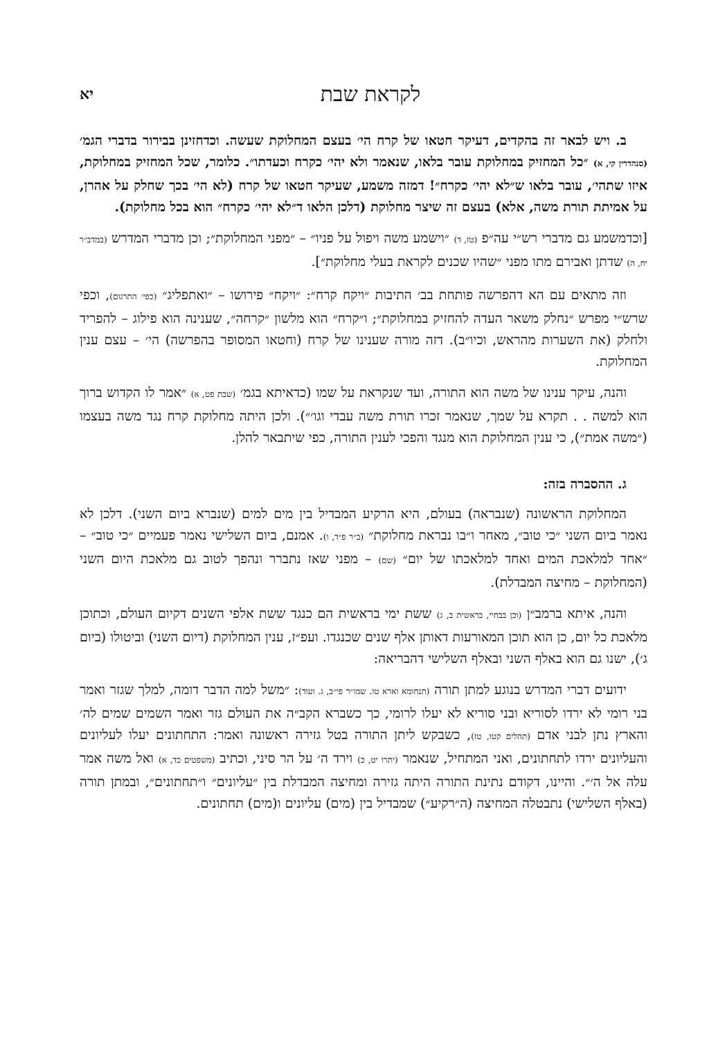לקראת שבת יא
ב. ויש לבאר זה בהקדים, דעיקר חטאו של קרח הי׳ בעצם המחלוקת שעשה. וכדחזינן בבירור בדברי הגמ׳ (סנהדרין קי, א) ״כל המחזיק במחלוקת עובר בלאו, שנאמר ולא יהי׳ כקרח וכעדתו״. כלומר, שכל המחזיק במחלוקת, איזו שתהי׳, עובר בלאו ש״לא יהי׳ כקרח״! דמזה משמע, שעיקר חטאו של קרח (לא הי׳ בכך שחלק על אהרן, על אמיתת תורת משה, אלא) בעצם זה שיצר מחלוקת (דלכן הלאו ד״לא יהי׳ כקרח״ הוא בכל מחלוקת).
[וכדמשמע גם מדברי רש״י עה״פ (טז, ד) ״וישמע משה ויפול על פניו״ – ״מפני המחלוקת״; וכן מדברי המדרש (במדב״ר יח, ה) שדתן ואבירם מתו מפני ״שהיו שכנים לקראת בעלי מחלוקת״].
וזה מתאים עם הא דהפרשה פותחת בב׳ התיבות ״ויקח קרח״: ״ויקח״ פירושו – ״ואתפליג״ (כפי׳ התרגום), וכפי שרש״י מפרש ״נחלק משאר העדה להחזיק במחלוקת״; ו״קרח״ הוא מלשון ״קרחה״, שענינה הוא פילוג – להפריד ולחלק (את השערות מהראש, וכיו״ב). דזה מורה שענינו של קרח (וחטאו המסופר בהפרשה) הי׳ – עצם ענין המחלוקת.
והנה, עיקר ענינו של משה הוא התורה, ועד שנקראת על שמו (כדאיתא בגמ׳ (שבת פט, א) ״אמר לו הקדוש ברוך הוא למשה . . תקרא על שמך, שנאמר זכרו תורת משה עבדי וגו׳״). ולכן היתה מחלוקת קרח נגד משה בעצמו (״משה אמת״), כי ענין המחלוקת הוא מנגד והפכי לענין התורה, כפי שיתבאר להלן.
ג. ההסברה בזה:
המחלוקת הראשונה (שנבראה) בעולם, היא הרקיע המבדיל בין מים למים (שנברא ביום השני). דלכן לא נאמר ביום השני ״כי טוב״, מאחר ו״בו נבראת מחלוקת״ (ב״ר פ״ד, ו). אמנם, ביום השלישי נאמר פעמיים ״כי טוב״ – ״אחד למלאכת המים ואחד למלאכתו של יום״ (שם) – מפני שאז נתברר ונהפך לטוב גם מלאכת היום השני (המחלוקת – מחיצה המבדלת).
והנה, איתא ברמב״ן (וכן בבחיי, בראשית ב, ג) ששת ימי בראשית הם כנגד ששת אלפי השנים דקיום העולם, וכתוכן מלאכת כל יום, כן הוא תוכן המאורעות דאותן אלף שנים שכנגדו. ועפ״ז, ענין המחלוקת (דיום השני) וביטולו (ביום ג׳), ישנו גם הוא באלף השני ובאלף השלישי דהבריאה:
ידועים דברי המדרש בנוגע למתן תורה (תנחומא וארא טו. שמו״ר פי״ב, ג. ועוד): ״משל למה הדבר דומה, למלך שגזר ואמר בני רומי לא ירדו לסוריא ובני סוריא לא יעלו לרומי, כך כשברא הקב״ה את העולם גזר ואמר השמים שמים לה׳ והארץ נתן לבני אדם (תהלים קטו, טז), כשבקש ליתן התורה בטל גזירה ראשונה ואמר: התחתונים יעלו לעליונים והעליונים ירדו לתחתונים, ואני המתחיל, שנאמר (יתרו יט, כ) וירד ה׳ על הר סיני, וכתיב (משפטים כד, א) ואל משה אמר עלה אל ה׳״. והיינו, דקודם נתינת התורה היתה גזירה ומחיצה המבדלת בין ״עליונים״ ו״תחתונים״, ובמתן תורה (באלף השלישי) נתבטלה המחיצה (ה״רקיע״) שמבדיל בין (מים) עליונים ו(מים) תחתונים.